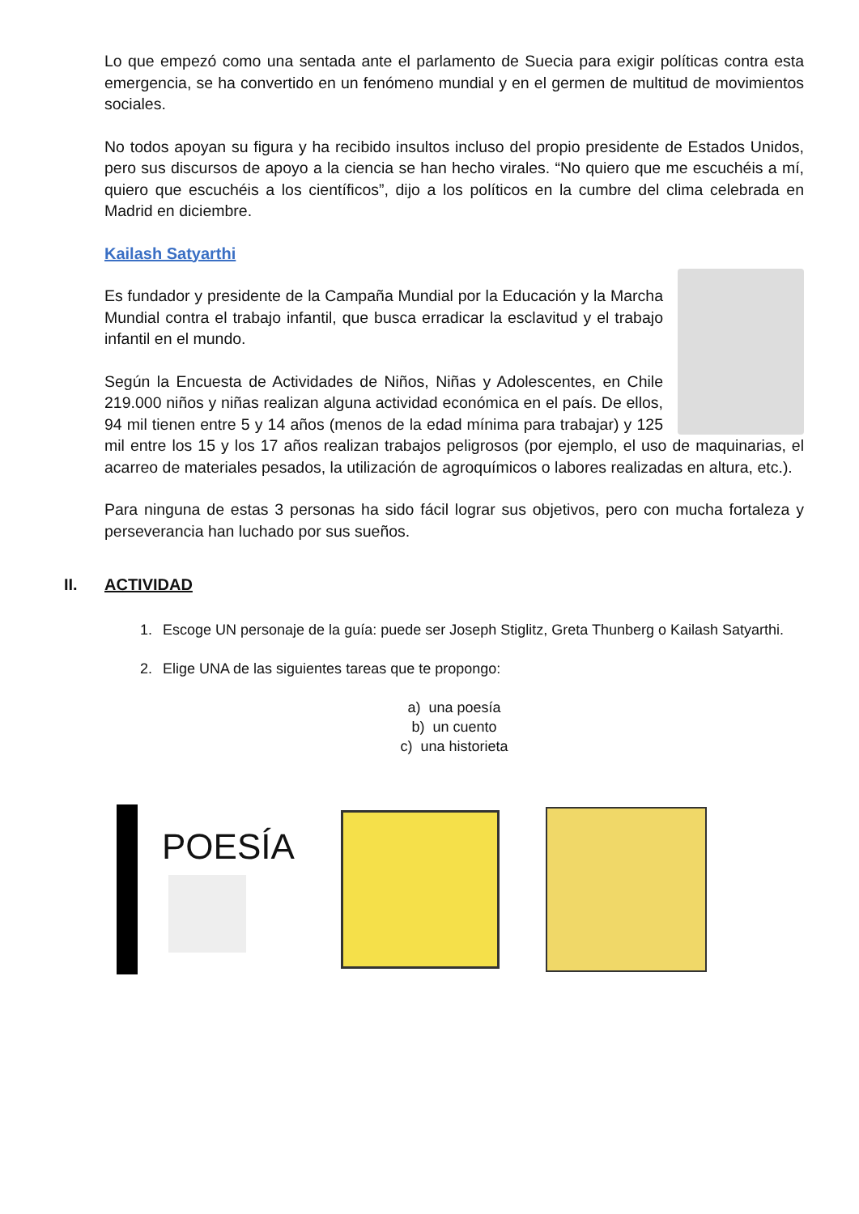Lo que empezó como una sentada ante el parlamento de Suecia para exigir políticas contra esta emergencia, se ha convertido en un fenómeno mundial y en el germen de multitud de movimientos sociales.
No todos apoyan su figura y ha recibido insultos incluso del propio presidente de Estados Unidos, pero sus discursos de apoyo a la ciencia se han hecho virales. “No quiero que me escuchéis a mí, quiero que escuchéis a los científicos”, dijo a los políticos en la cumbre del clima celebrada en Madrid en diciembre.
Kailash Satyarthi
Es fundador y presidente de la Campaña Mundial por la Educación y la Marcha Mundial contra el trabajo infantil, que busca erradicar la esclavitud y el trabajo infantil en el mundo.
Según la Encuesta de Actividades de Niños, Niñas y Adolescentes, en Chile 219.000 niños y niñas realizan alguna actividad económica en el país. De ellos, 94 mil tienen entre 5 y 14 años (menos de la edad mínima para trabajar) y 125 mil entre los 15 y los 17 años realizan trabajos peligrosos (por ejemplo, el uso de maquinarias, el acarreo de materiales pesados, la utilización de agroquímicos o labores realizadas en altura, etc.).
Para ninguna de estas 3 personas ha sido fácil lograr sus objetivos, pero con mucha fortaleza y perseverancia han luchado por sus sueños.
II. ACTIVIDAD
1. Escoge UN personaje de la guía: puede ser Joseph Stiglitz, Greta Thunberg o Kailash Satyarthi.
2. Elige UNA de las siguientes tareas que te propongo:
a) una poesía
b) un cuento
c) una historieta
POESÍA